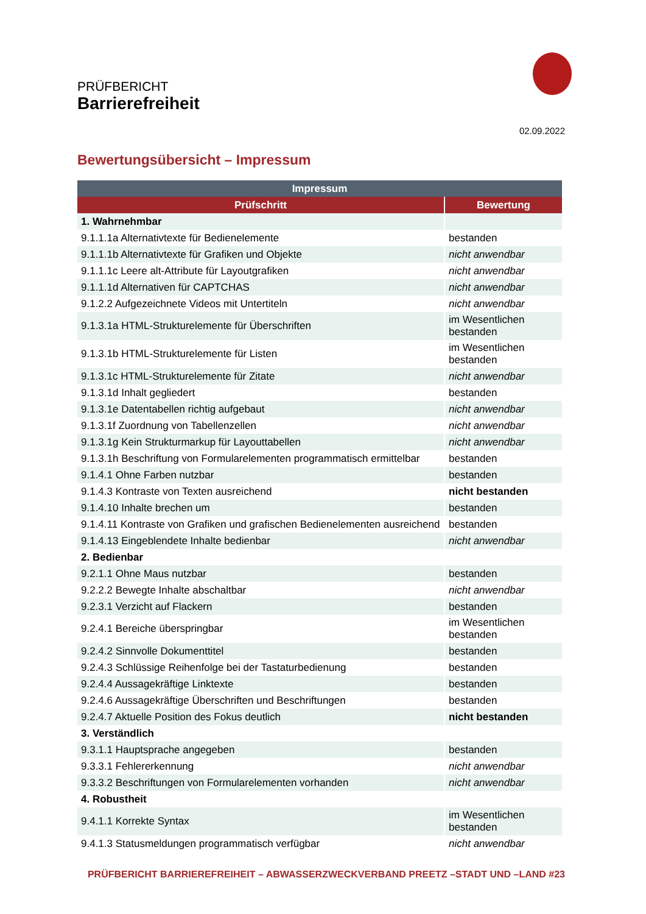PRÜFBERICHT
Barrierefreiheit
02.09.2022
Bewertungsübersicht – Impressum
| Impressum | |
| --- | --- |
| Prüfschritt | Bewertung |
| 1. Wahrnehmbar | |
| 9.1.1.1a Alternativtexte für Bedienelemente | bestanden |
| 9.1.1.1b Alternativtexte für Grafiken und Objekte | nicht anwendbar |
| 9.1.1.1c Leere alt-Attribute für Layoutgrafiken | nicht anwendbar |
| 9.1.1.1d Alternativen für CAPTCHAS | nicht anwendbar |
| 9.1.2.2 Aufgezeichnete Videos mit Untertiteln | nicht anwendbar |
| 9.1.3.1a HTML-Strukturelemente für Überschriften | im Wesentlichen bestanden |
| 9.1.3.1b HTML-Strukturelemente für Listen | im Wesentlichen bestanden |
| 9.1.3.1c HTML-Strukturelemente für Zitate | nicht anwendbar |
| 9.1.3.1d Inhalt gegliedert | bestanden |
| 9.1.3.1e Datentabellen richtig aufgebaut | nicht anwendbar |
| 9.1.3.1f Zuordnung von Tabellenzellen | nicht anwendbar |
| 9.1.3.1g Kein Strukturmarkup für Layouttabellen | nicht anwendbar |
| 9.1.3.1h Beschriftung von Formularelementen programmatisch ermittelbar | bestanden |
| 9.1.4.1 Ohne Farben nutzbar | bestanden |
| 9.1.4.3 Kontraste von Texten ausreichend | nicht bestanden |
| 9.1.4.10 Inhalte brechen um | bestanden |
| 9.1.4.11 Kontraste von Grafiken und grafischen Bedienelementen ausreichend | bestanden |
| 9.1.4.13 Eingeblendete Inhalte bedienbar | nicht anwendbar |
| 2. Bedienbar | |
| 9.2.1.1 Ohne Maus nutzbar | bestanden |
| 9.2.2.2 Bewegte Inhalte abschaltbar | nicht anwendbar |
| 9.2.3.1 Verzicht auf Flackern | bestanden |
| 9.2.4.1 Bereiche überspringbar | im Wesentlichen bestanden |
| 9.2.4.2 Sinnvolle Dokumenttitel | bestanden |
| 9.2.4.3 Schlüssige Reihenfolge bei der Tastaturbedienung | bestanden |
| 9.2.4.4 Aussagekräftige Linktexte | bestanden |
| 9.2.4.6 Aussagekräftige Überschriften und Beschriftungen | bestanden |
| 9.2.4.7 Aktuelle Position des Fokus deutlich | nicht bestanden |
| 3. Verständlich | |
| 9.3.1.1 Hauptsprache angegeben | bestanden |
| 9.3.3.1 Fehlererkennung | nicht anwendbar |
| 9.3.3.2 Beschriftungen von Formularelementen vorhanden | nicht anwendbar |
| 4. Robustheit | |
| 9.4.1.1 Korrekte Syntax | im Wesentlichen bestanden |
| 9.4.1.3 Statusmeldungen programmatisch verfügbar | nicht anwendbar |
PRÜFBERICHT BARRIEREFREIHEIT – ABWASSERZWECKVERBAND PREETZ –STADT UND –LAND #23